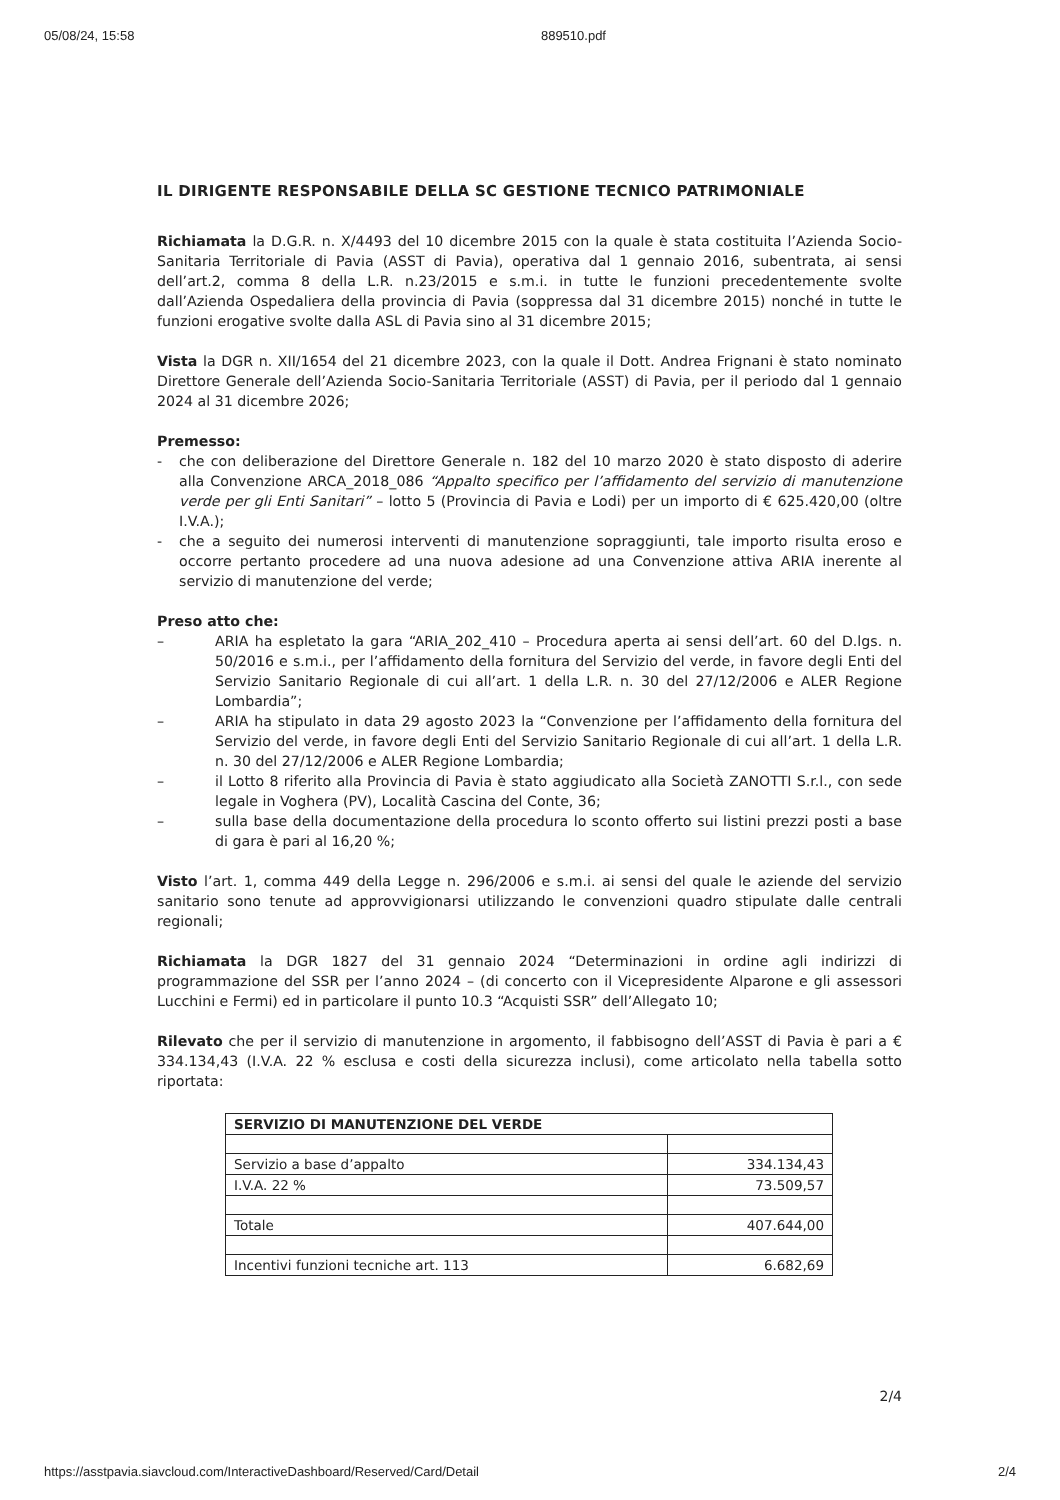05/08/24, 15:58 889510.pdf
IL DIRIGENTE RESPONSABILE DELLA SC GESTIONE TECNICO PATRIMONIALE
Richiamata la D.G.R. n. X/4493 del 10 dicembre 2015 con la quale è stata costituita l’Azienda Socio-Sanitaria Territoriale di Pavia (ASST di Pavia), operativa dal 1 gennaio 2016, subentrata, ai sensi dell’art.2, comma 8 della L.R. n.23/2015 e s.m.i. in tutte le funzioni precedentemente svolte dall’Azienda Ospedaliera della provincia di Pavia (soppressa dal 31 dicembre 2015) nonché in tutte le funzioni erogative svolte dalla ASL di Pavia sino al 31 dicembre 2015;
Vista la DGR n. XII/1654 del 21 dicembre 2023, con la quale il Dott. Andrea Frignani è stato nominato Direttore Generale dell’Azienda Socio-Sanitaria Territoriale (ASST) di Pavia, per il periodo dal 1 gennaio 2024 al 31 dicembre 2026;
Premesso:
- che con deliberazione del Direttore Generale n. 182 del 10 marzo 2020 è stato disposto di aderire alla Convenzione ARCA_2018_086 “Appalto specifico per l’affidamento del servizio di manutenzione verde per gli Enti Sanitari” – lotto 5 (Provincia di Pavia e Lodi) per un importo di € 625.420,00 (oltre I.V.A.);
- che a seguito dei numerosi interventi di manutenzione sopraggiunti, tale importo risulta eroso e occorre pertanto procedere ad una nuova adesione ad una Convenzione attiva ARIA inerente al servizio di manutenzione del verde;
Preso atto che:
– ARIA ha espletato la gara “ARIA_202_410 – Procedura aperta ai sensi dell’art. 60 del D.lgs. n. 50/2016 e s.m.i., per l’affidamento della fornitura del Servizio del verde, in favore degli Enti del Servizio Sanitario Regionale di cui all’art. 1 della L.R. n. 30 del 27/12/2006 e ALER Regione Lombardia”;
– ARIA ha stipulato in data 29 agosto 2023 la “Convenzione per l’affidamento della fornitura del Servizio del verde, in favore degli Enti del Servizio Sanitario Regionale di cui all’art. 1 della L.R. n. 30 del 27/12/2006 e ALER Regione Lombardia;
– il Lotto 8 riferito alla Provincia di Pavia è stato aggiudicato alla Società ZANOTTI S.r.l., con sede legale in Voghera (PV), Località Cascina del Conte, 36;
– sulla base della documentazione della procedura lo sconto offerto sui listini prezzi posti a base di gara è pari al 16,20 %;
Visto l’art. 1, comma 449 della Legge n. 296/2006 e s.m.i. ai sensi del quale le aziende del servizio sanitario sono tenute ad approvvigionarsi utilizzando le convenzioni quadro stipulate dalle centrali regionali;
Richiamata la DGR 1827 del 31 gennaio 2024 “Determinazioni in ordine agli indirizzi di programmazione del SSR per l’anno 2024 – (di concerto con il Vicepresidente Alparone e gli assessori Lucchini e Fermi) ed in particolare il punto 10.3 “Acquisti SSR” dell’Allegato 10;
Rilevato che per il servizio di manutenzione in argomento, il fabbisogno dell’ASST di Pavia è pari a € 334.134,43 (I.V.A. 22 % esclusa e costi della sicurezza inclusi), come articolato nella tabella sotto riportata:
| SERVIZIO DI MANUTENZIONE DEL VERDE | |
| --- | --- |
| Servizio a base d’appalto | 334.134,43 |
| I.V.A. 22 % | 73.509,57 |
| Totale | 407.644,00 |
| Incentivi funzioni tecniche art. 113 | 6.682,69 |
2/4
https://asstpavia.siavcloud.com/InteractiveDashboard/Reserved/Card/Detail 2/4